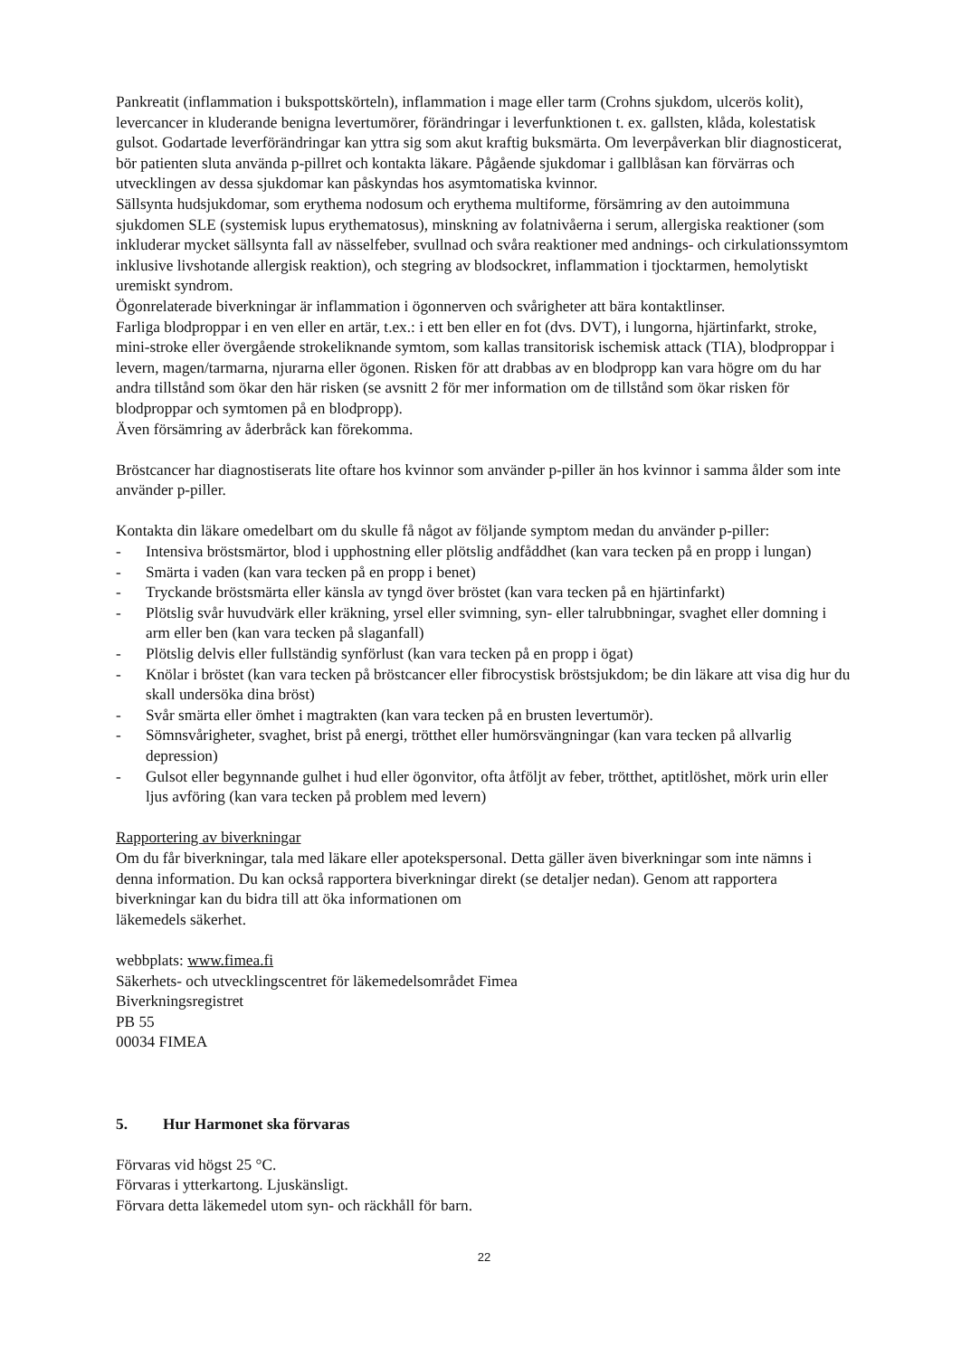Pankreatit (inflammation i bukspottskörteln), inflammation i mage eller tarm (Crohns sjukdom, ulcerös kolit), levercancer in kluderande benigna levertumörer, förändringar i leverfunktionen t. ex. gallsten, klåda, kolestatisk gulsot. Godartade leverförändringar kan yttra sig som akut kraftig buksmärta. Om leverpåverkan blir diagnosticerat, bör patienten sluta använda p-pillret och kontakta läkare. Pågående sjukdomar i gallblåsan kan förvärras och utvecklingen av dessa sjukdomar kan påskyndas hos asymtomatiska kvinnor.
Sällsynta hudsjukdomar, som erythema nodosum och erythema multiforme, försämring av den autoimmuna sjukdomen SLE (systemisk lupus erythematosus), minskning av folatnivåerna i serum, allergiska reaktioner (som inkluderar mycket sällsynta fall av nässelfeber, svullnad och svåra reaktioner med andnings- och cirkulationssymtom inklusive livshotande allergisk reaktion), och stegring av blodsockret, inflammation i tjocktarmen, hemolytiskt uremiskt syndrom.
Ögonrelaterade biverkningar är inflammation i ögonnerven och svårigheter att bära kontaktlinser.
Farliga blodproppar i en ven eller en artär, t.ex.: i ett ben eller en fot (dvs. DVT), i lungorna, hjärtinfarkt, stroke, mini-stroke eller övergående strokeliknande symtom, som kallas transitorisk ischemisk attack (TIA), blodproppar i levern, magen/tarmarna, njurarna eller ögonen. Risken för att drabbas av en blodpropp kan vara högre om du har andra tillstånd som ökar den här risken (se avsnitt 2 för mer information om de tillstånd som ökar risken för blodproppar och symtomen på en blodpropp).
Även försämring av åderbråck kan förekomma.
Bröstcancer har diagnostiserats lite oftare hos kvinnor som använder p-piller än hos kvinnor i samma ålder som inte använder p-piller.
Kontakta din läkare omedelbart om du skulle få något av följande symptom medan du använder p-piller:
- Intensiva bröstsmärtor, blod i upphostning eller plötslig andfåddhet (kan vara tecken på en propp i lungan)
- Smärta i vaden (kan vara tecken på en propp i benet)
- Tryckande bröstsmärta eller känsla av tyngd över bröstet (kan vara tecken på en hjärtinfarkt)
- Plötslig svår huvudvärk eller kräkning, yrsel eller svimning, syn- eller talrubbningar, svaghet eller domning i arm eller ben (kan vara tecken på slaganfall)
- Plötslig delvis eller fullständig synförlust (kan vara tecken på en propp i ögat)
- Knölar i bröstet (kan vara tecken på bröstcancer eller fibrocystisk bröstsjukdom; be din läkare att visa dig hur du skall undersöka dina bröst)
- Svår smärta eller ömhet i magtrakten (kan vara tecken på en brusten levertumör).
- Sömnsvårigheter, svaghet, brist på energi, trötthet eller humörsvängningar (kan vara tecken på allvarlig depression)
- Gulsot eller begynnande gulhet i hud eller ögonvitor, ofta åtföljt av feber, trötthet, aptitlöshet, mörk urin eller ljus avföring (kan vara tecken på problem med levern)
Rapportering av biverkningar
Om du får biverkningar, tala med läkare eller apotekspersonal. Detta gäller även biverkningar som inte nämns i denna information. Du kan också rapportera biverkningar direkt (se detaljer nedan). Genom att rapportera biverkningar kan du bidra till att öka informationen om
läkemedels säkerhet.
webbplats: www.fimea.fi
Säkerhets- och utvecklingscentret för läkemedelsområdet Fimea
Biverkningsregistret
PB 55
00034 FIMEA
5. Hur Harmonet ska förvaras
Förvaras vid högst 25 °C.
Förvaras i ytterkartong. Ljuskänsligt.
Förvara detta läkemedel utom syn- och räckhåll för barn.
22